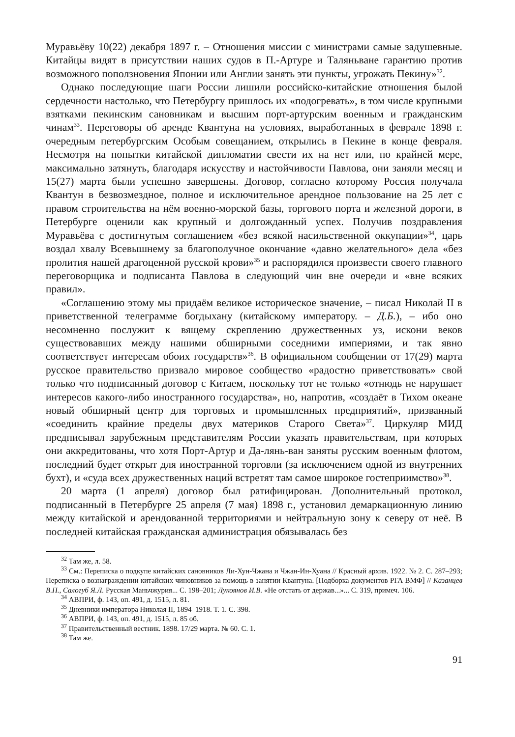Муравьёву 10(22) декабря 1897 г. – Отношения миссии с министрами самые задушевные. Китайцы видят в присутствии наших судов в П.-Артуре и Таляньване гарантию против возможного поползновения Японии или Англии занять эти пункты, угрожать Пекину»<sup>32</sup>.
Однако последующие шаги России лишили российско-китайские отношения былой сердечности настолько, что Петербургу пришлось их «подогревать», в том числе крупными взятками пекинским сановникам и высшим порт-артурским военным и гражданским чинам<sup>33</sup>. Переговоры об аренде Квантуна на условиях, выработанных в феврале 1898 г. очередным петербургским Особым совещанием, открылись в Пекине в конце февраля. Несмотря на попытки китайской дипломатии свести их на нет или, по крайней мере, максимально затянуть, благодаря искусству и настойчивости Павлова, они заняли месяц и 15(27) марта были успешно завершены. Договор, согласно которому Россия получала Квантун в безвозмездное, полное и исключительное арендное пользование на 25 лет с правом строительства на нём военно-морской базы, торгового порта и железной дороги, в Петербурге оценили как крупный и долгожданный успех. Получив поздравления Муравьёва с достигнутым соглашением «без всякой насильственной оккупации»<sup>34</sup>, царь воздал хвалу Всевышнему за благополучное окончание «давно желательного» дела «без пролития нашей драгоценной русской крови»<sup>35</sup> и распорядился произвести своего главного переговорщика и подписанта Павлова в следующий чин вне очереди и «вне всяких правил».
«Соглашению этому мы придаём великое историческое значение, – писал Николай II в приветственной телеграмме богдыхану (китайскому императору. – Д.Б.), – ибо оно несомненно послужит к вящему скреплению дружественных уз, искони веков существовавших между нашими обширными соседними империями, и так явно соответствует интересам обоих государств»<sup>36</sup>. В официальном сообщении от 17(29) марта русское правительство призвало мировое сообщество «радостно приветствовать» свой только что подписанный договор с Китаем, поскольку тот не только «отнюдь не нарушает интересов какого-либо иностранного государства», но, напротив, «создаёт в Тихом океане новый обширный центр для торговых и промышленных предприятий», призванный «соединить крайние пределы двух материков Старого Света»<sup>37</sup>. Циркуляр МИД предписывал зарубежным представителям России указать правительствам, при которых они аккредитованы, что хотя Порт-Артур и Да-лянь-ван заняты русским военным флотом, последний будет открыт для иностранной торговли (за исключением одной из внутренних бухт), и «суда всех дружественных наций встретят там самое широкое гостеприимство»<sup>38</sup>.
20 марта (1 апреля) договор был ратифицирован. Дополнительный протокол, подписанный в Петербурге 25 апреля (7 мая) 1898 г., установил демаркационную линию между китайской и арендованной территориями и нейтральную зону к северу от неё. В последней китайская гражданская администрация обязывалась без
<sup>32</sup> Там же, л. 58.
<sup>33</sup> См.: Переписка о подкупе китайских сановников Ли-Хун-Чжана и Чжан-Ин-Хуана // Красный архив. 1922. № 2. С. 287–293; Переписка о вознаграждении китайских чиновников за помощь в занятии Квантуна. [Подборка документов РГА ВМФ] // Казанцев В.П., Салогуб Я.Л. Русская Маньчжурия... С. 198–201; Лукоянов И.В. «Не отстать от держав...»... С. 319, примеч. 106.
<sup>34</sup> АВПРИ, ф. 143, оп. 491, д. 1515, л. 81.
<sup>35</sup> Дневники императора Николая II, 1894–1918. Т. 1. С. 398.
<sup>36</sup> АВПРИ, ф. 143, оп. 491, д. 1515, л. 85 об.
<sup>37</sup> Правительственный вестник. 1898. 17/29 марта. № 60. С. 1.
<sup>38</sup> Там же.
91